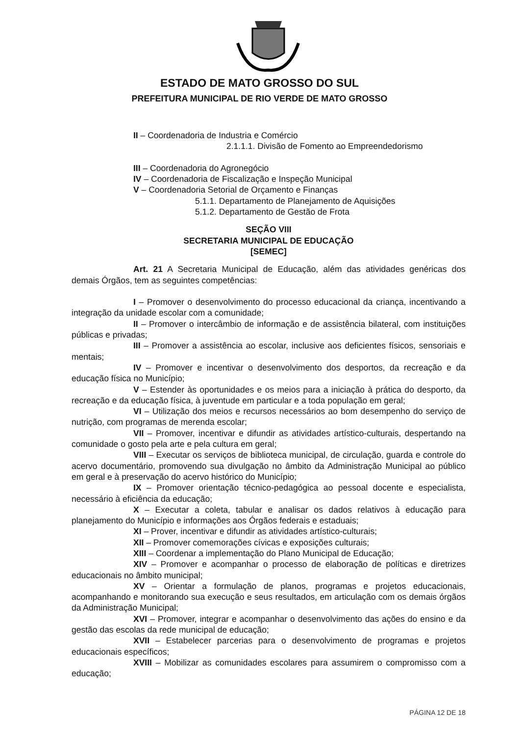ESTADO DE MATO GROSSO DO SUL
PREFEITURA MUNICIPAL DE RIO VERDE DE MATO GROSSO
II – Coordenadoria de Industria e Comércio
2.1.1.1. Divisão de Fomento ao Empreendedorismo
III – Coordenadoria do Agronegócio
IV – Coordenadoria de Fiscalização e Inspeção Municipal
V – Coordenadoria Setorial de Orçamento e Finanças
5.1.1. Departamento de Planejamento de Aquisições
5.1.2. Departamento de Gestão de Frota
SEÇÃO VIII
SECRETARIA MUNICIPAL DE EDUCAÇÃO
[SEMEC]
Art. 21 A Secretaria Municipal de Educação, além das atividades genéricas dos demais Órgãos, tem as seguintes competências:
I – Promover o desenvolvimento do processo educacional da criança, incentivando a integração da unidade escolar com a comunidade;
II – Promover o intercâmbio de informação e de assistência bilateral, com instituições públicas e privadas;
III – Promover a assistência ao escolar, inclusive aos deficientes físicos, sensoriais e mentais;
IV – Promover e incentivar o desenvolvimento dos desportos, da recreação e da educação física no Município;
V – Estender às oportunidades e os meios para a iniciação à prática do desporto, da recreação e da educação física, à juventude em particular e a toda população em geral;
VI – Utilização dos meios e recursos necessários ao bom desempenho do serviço de nutrição, com programas de merenda escolar;
VII – Promover, incentivar e difundir as atividades artístico-culturais, despertando na comunidade o gosto pela arte e pela cultura em geral;
VIII – Executar os serviços de biblioteca municipal, de circulação, guarda e controle do acervo documentário, promovendo sua divulgação no âmbito da Administração Municipal ao público em geral e à preservação do acervo histórico do Município;
IX – Promover orientação técnico-pedagógica ao pessoal docente e especialista, necessário à eficiência da educação;
X – Executar a coleta, tabular e analisar os dados relativos à educação para planejamento do Município e informações aos Órgãos federais e estaduais;
XI – Prover, incentivar e difundir as atividades artístico-culturais;
XII – Promover comemorações cívicas e exposições culturais;
XIII – Coordenar a implementação do Plano Municipal de Educação;
XIV – Promover e acompanhar o processo de elaboração de políticas e diretrizes educacionais no âmbito municipal;
XV – Orientar a formulação de planos, programas e projetos educacionais, acompanhando e monitorando sua execução e seus resultados, em articulação com os demais órgãos da Administração Municipal;
XVI – Promover, integrar e acompanhar o desenvolvimento das ações do ensino e da gestão das escolas da rede municipal de educação;
XVII – Estabelecer parcerias para o desenvolvimento de programas e projetos educacionais específicos;
XVIII – Mobilizar as comunidades escolares para assumirem o compromisso com a educação;
PÁGINA 12 DE 18